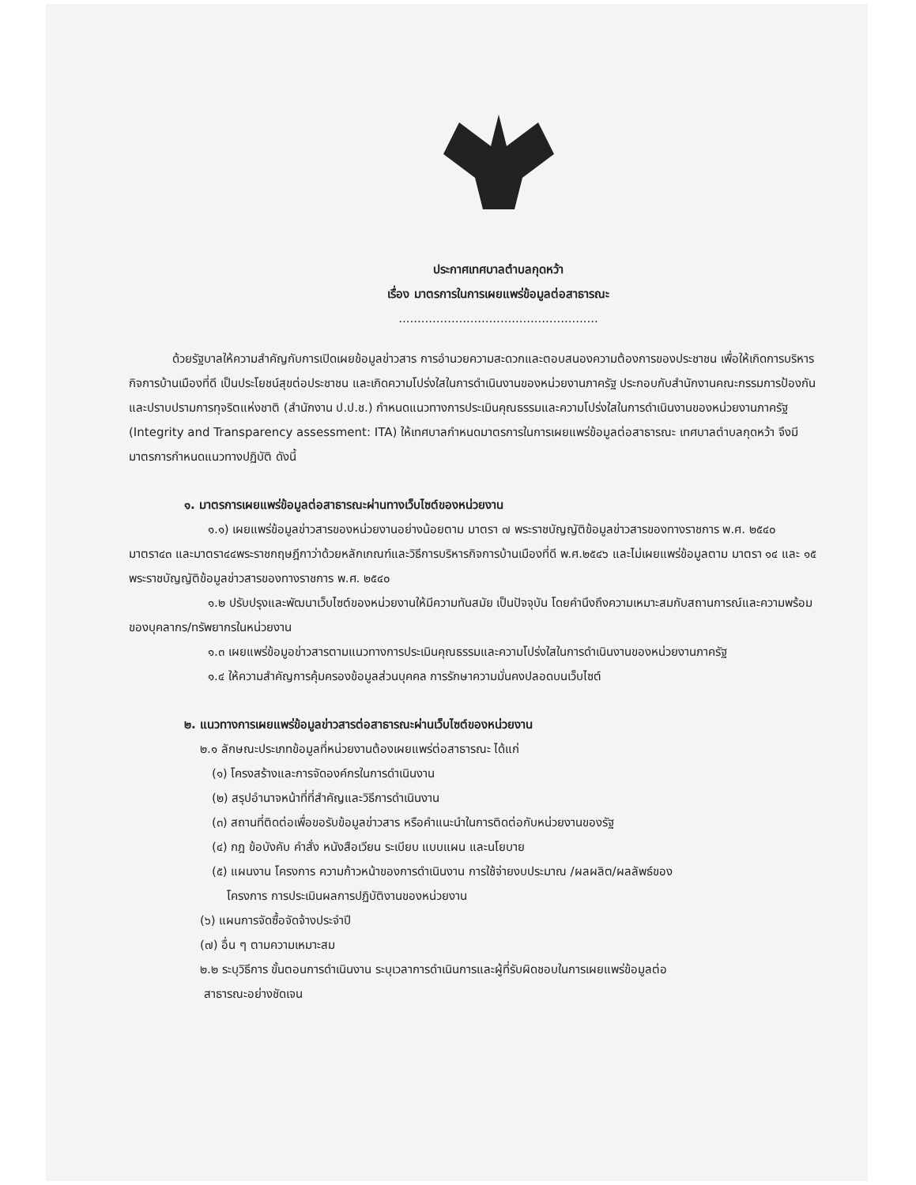ประกาศเทศบาลตำบลกุดหว้า
เรื่อง มาตรการในการเผยแพร่ข้อมูลต่อสาธารณะ
.....................................................
ด้วยรัฐบาลให้ความสำคัญกับการเปิดเผยข้อมูลข่าวสาร การอำนวยความสะดวกและตอบสนองความต้องการของประชาชน เพื่อให้เกิดการบริหารกิจการบ้านเมืองที่ดี เป็นประโยชน์สุขต่อประชาชน และเกิดความโปร่งใสในการดำเนินงานของหน่วยงานภาครัฐ ประกอบกับสำนักงานคณะกรรมการป้องกันและปราบปรามการทุจริตแห่งชาติ (สำนักงาน ป.ป.ช.) กำหนดแนวทางการประเมินคุณธรรมและความโปร่งใสในการดำเนินงานของหน่วยงานภาครัฐ (Integrity and Transparency assessment: ITA) ให้เทศบาลกำหนดมาตรการในการเผยแพร่ข้อมูลต่อสาธารณะ เทศบาลตำบลกุดหว้า จึงมีมาตรการกำหนดแนวทางปฏิบัติ ดังนี้
๑. มาตรการเผยแพร่ข้อมูลต่อสาธารณะผ่านทางเว็บไซต์ของหน่วยงาน
๑.๑) เผยแพร่ข้อมูลข่าวสารของหน่วยงานอย่างน้อยตาม มาตรา ๗ พระราชบัญญัติข้อมูลข่าวสารของทางราชการ พ.ศ. ๒๕๔๐ มาตรา๔๓ และมาตรา๔๔พระราชกฤษฎีกาว่าด้วยหลักเกณฑ์และวิธีการบริหารกิจการบ้านเมืองที่ดี พ.ศ.๒๕๔๖ และไม่เผยแพร่ข้อมูลตาม มาตรา ๑๔ และ ๑๕ พระราชบัญญัติข้อมูลข่าวสารของทางราชการ พ.ศ. ๒๕๔๐
๑.๒ ปรับปรุงและพัฒนาเว็บไซต์ของหน่วยงานให้มีความทันสมัย เป็นปัจจุบัน โดยคำนึงถึงความเหมาะสมกับสถานการณ์และความพร้อมของบุคลากร/ทรัพยากรในหน่วยงาน
๑.๓ เผยแพร่ข้อมูอข่าวสารตามแนวทางการประเมินคุณธรรมและความโปร่งใสในการดำเนินงานของหน่วยงานภาครัฐ
๑.๔ ให้ความสำคัญการคุ้มครองข้อมูลส่วนบุคคล การรักษาความมั่นคงปลอดบนเว็บไซต์
๒. แนวทางการเผยแพร่ข้อมูลข่าวสารต่อสาธารณะผ่านเว็บไซต์ของหน่วยงาน
๒.๑ ลักษณะประเภทข้อมูลที่หน่วยงานต้องเผยแพร่ต่อสาธารณะ ได้แก่
(๑) โครงสร้างและการจัดองค์กรในการดำเนินงาน
(๒) สรุปอำนาจหน้าที่ที่สำคัญและวิธีการดำเนินงาน
(๓) สถานที่ติดต่อเพื่อขอรับข้อมูลข่าวสาร หรือคำแนะนำในการติดต่อกับหน่วยงานของรัฐ
(๔) กฎ ข้อบังคับ คำสั่ง หนังสือเวียน ระเบียบ แบบแผน และนโยบาย
(๕) แผนงาน โครงการ ความก้าวหน้าของการดำเนินงาน การใช้จ่ายงบประมาณ /ผลผลิต/ผลลัพธ์ของ
โครงการ การประเมินผลการปฏิบัติงานของหน่วยงาน
(๖) แผนการจัดซื้อจัดจ้างประจำปี
(๗) อื่น ๆ ตามความเหมาะสม
๒.๒ ระบุวิธีการ ขั้นตอนการดำเนินงาน ระบุเวลาการดำเนินการและผู้ที่รับผิดชอบในการเผยแพร่ข้อมูลต่อ
สาธารณะอย่างชัดเจน